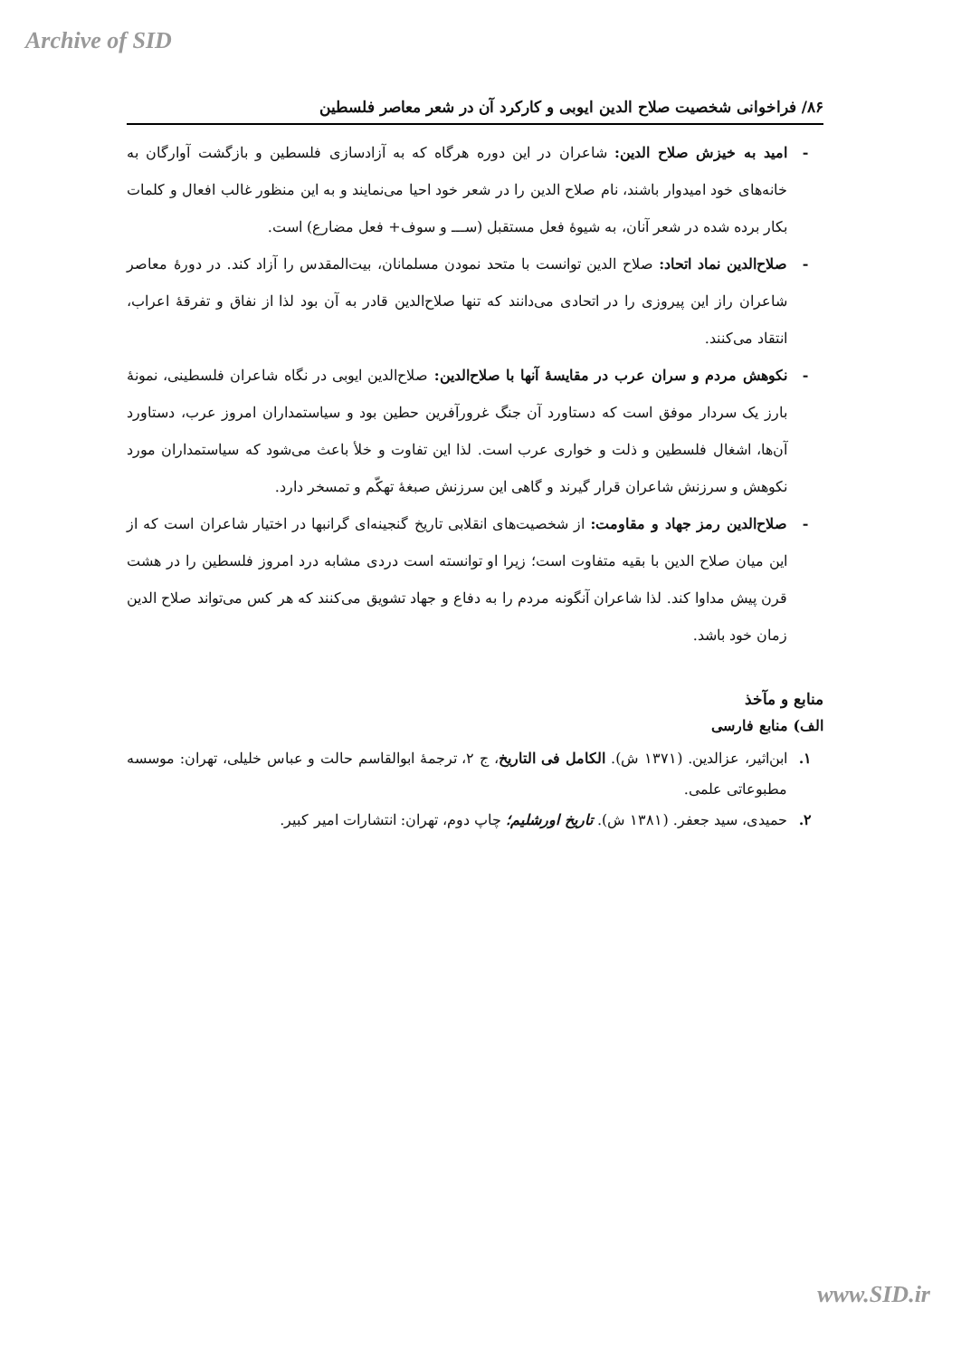Archive of SID
۸۶/ فراخوانی شخصیت صلاح الدین ایوبی و کارکرد آن در شعر معاصر فلسطین
- امید به خیزش صلاح الدین: شاعران در این دوره هرگاه که به آزادسازی فلسطین و بازگشت آوارگان به خانه‌های خود امیدوار باشند، نام صلاح الدین را در شعر خود احیا می‌نمایند و به این منظور غالب افعال و کلمات بکار برده شده در شعر آنان، به شیوهٔ فعل مستقبل (ســـ و سوف+ فعل مضارع) است.
- صلاح‌الدین نماد اتحاد: صلاح الدین توانست با متحد نمودن مسلمانان، بیت‌المقدس را آزاد کند. در دورهٔ معاصر شاعران راز این پیروزی را در اتحادی می‌دانند که تنها صلاح‌الدین قادر به آن بود لذا از نفاق و تفرقهٔ اعراب، انتقاد می‌کنند.
- نکوهش مردم و سران عرب در مقایسهٔ آنها با صلاح‌الدین: صلاح‌الدین ایوبی در نگاه شاعران فلسطینی، نمونهٔ بارز یک سردار موفق است که دستاورد آن جنگ غرورآفرین حطین بود و سیاستمداران امروز عرب، دستاورد آن‌ها، اشغال فلسطین و ذلت و خواری عرب است. لذا این تفاوت و خلأ باعث می‌شود که سیاستمداران مورد نکوهش و سرزنش شاعران قرار گیرند و گاهی این سرزنش صبغهٔ تهکّم و تمسخر دارد.
- صلاح‌الدین رمز جهاد و مقاومت: از شخصیت‌های انقلابی تاریخ گنجینه‌ای گرانبها در اختیار شاعران است که از این میان صلاح الدین با بقیه متفاوت است؛ زیرا او توانسته است دردی مشابه درد امروز فلسطین را در هشت قرن پیش مداوا کند. لذا شاعران آنگونه مردم را به دفاع و جهاد تشویق می‌کنند که هر کس می‌تواند صلاح الدین زمان خود باشد.
منابع و مآخذ
الف) منابع فارسی
۱. ابن‌اثیر، عزالدین. (۱۳۷۱ ش). الکامل فی التاریخ، ج ۲، ترجمهٔ ابوالقاسم حالت و عباس خلیلی، تهران: موسسه مطبوعاتی علمی.
۲. حمیدی، سید جعفر. (۱۳۸۱ ش). تاریخ اورشلیم؛ چاپ دوم، تهران: انتشارات امیر کبیر.
www.SID.ir